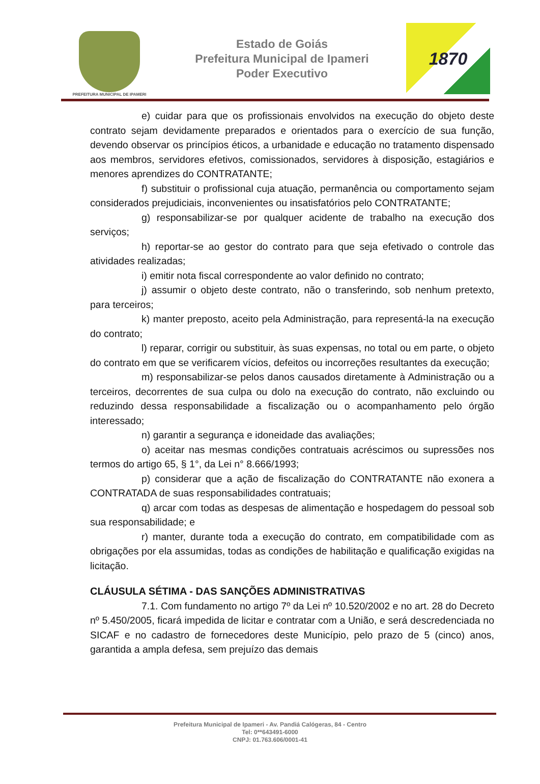PREFEITURA MUNICIPAL DE IPAMERI
Estado de Goiás
Prefeitura Municipal de Ipameri
Poder Executivo
1870
e) cuidar para que os profissionais envolvidos na execução do objeto deste contrato sejam devidamente preparados e orientados para o exercício de sua função, devendo observar os princípios éticos, a urbanidade e educação no tratamento dispensado aos membros, servidores efetivos, comissionados, servidores à disposição, estagiários e menores aprendizes do CONTRATANTE;
f) substituir o profissional cuja atuação, permanência ou comportamento sejam considerados prejudiciais, inconvenientes ou insatisfatórios pelo CONTRATANTE;
g) responsabilizar-se por qualquer acidente de trabalho na execução dos serviços;
h) reportar-se ao gestor do contrato para que seja efetivado o controle das atividades realizadas;
i) emitir nota fiscal correspondente ao valor definido no contrato;
j) assumir o objeto deste contrato, não o transferindo, sob nenhum pretexto, para terceiros;
k) manter preposto, aceito pela Administração, para representá-la na execução do contrato;
l) reparar, corrigir ou substituir, às suas expensas, no total ou em parte, o objeto do contrato em que se verificarem vícios, defeitos ou incorreções resultantes da execução;
m) responsabilizar-se pelos danos causados diretamente à Administração ou a terceiros, decorrentes de sua culpa ou dolo na execução do contrato, não excluindo ou reduzindo dessa responsabilidade a fiscalização ou o acompanhamento pelo órgão interessado;
n) garantir a segurança e idoneidade das avaliações;
o) aceitar nas mesmas condições contratuais acréscimos ou supressões nos termos do artigo 65, § 1°, da Lei n° 8.666/1993;
p) considerar que a ação de fiscalização do CONTRATANTE não exonera a CONTRATADA de suas responsabilidades contratuais;
q) arcar com todas as despesas de alimentação e hospedagem do pessoal sob sua responsabilidade; e
r) manter, durante toda a execução do contrato, em compatibilidade com as obrigações por ela assumidas, todas as condições de habilitação e qualificação exigidas na licitação.
CLÁUSULA SÉTIMA - DAS SANÇÕES ADMINISTRATIVAS
7.1. Com fundamento no artigo 7º da Lei nº 10.520/2002 e no art. 28 do Decreto nº 5.450/2005, ficará impedida de licitar e contratar com a União, e será descredenciada no SICAF e no cadastro de fornecedores deste Município, pelo prazo de 5 (cinco) anos, garantida a ampla defesa, sem prejuízo das demais
Prefeitura Municipal de Ipameri - Av. Pandiá Calógeras, 84 - Centro
Tel: 0**643491-6000
CNPJ: 01.763.606/0001-41